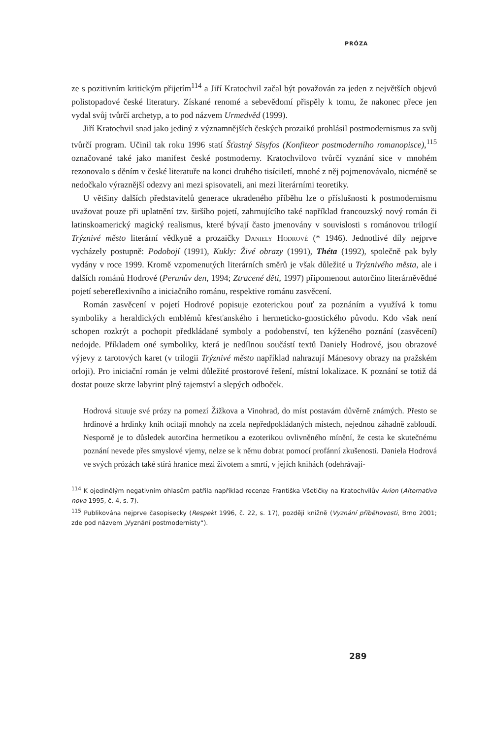PRÓZA
ze s pozitivním kritickým přijetím<sup>114</sup> a Jiří Kratochvil začal být považován za jeden z největších objevů polistopadové české literatury. Získané renomé a sebevědomí přispěly k tomu, že nakonec přece jen vydal svůj tvůrčí archetyp, a to pod názvem Urmedvěd (1999).
Jiří Kratochvil snad jako jediný z významnějších českých prozaiků prohlásil postmodernismus za svůj tvůrčí program. Učinil tak roku 1996 statí Šťastný Sisyfos (Konfiteor postmoderního romanopisce),<sup>115</sup> označované také jako manifest české postmoderny. Kratochvilovo tvůrčí vyznání sice v mnohém rezonovalo s děním v české literatuře na konci druhého tisíciletí, mnohé z něj pojmenovávalo, nicméně se nedočkalo výraznější odezvy ani mezi spisovateli, ani mezi literárními teoretiky.
U většiny dalších představitelů generace ukradeného příběhu lze o příslušnosti k postmodernismu uvažovat pouze při uplatnění tzv. širšího pojetí, zahrnujícího také například francouzský nový román či latinskoamerický magický realismus, které bývají často jmenovány v souvislosti s románovou trilogií Trýznivé město literární vědkyně a prozaičky Daniely Hodrové (* 1946). Jednotlivé díly nejprve vycházely postupně: Podobojí (1991), Kukly: Živé obrazy (1991), Théta (1992), společně pak byly vydány v roce 1999. Kromě vzpomenutých literárních směrů je však důležité u Trýznivého města, ale i dalších románů Hodrové (Perunův den, 1994; Ztracené děti, 1997) připomenout autorčino literárněvědné pojetí sebereflexivního a iniciačního románu, respektive románu zasvěcení.
Román zasvěcení v pojetí Hodrové popisuje ezoterickou pouť za poznáním a využívá k tomu symboliky a heraldických emblémů křesťanského i hermeticko-gnostického původu. Kdo však není schopen rozkrýt a pochopit předkládané symboly a podobenství, ten kýženého poznání (zasvěcení) nedojde. Příkladem oné symboliky, která je nedílnou součástí textů Daniely Hodrové, jsou obrazové výjevy z tarotových karet (v trilogii Trýznivé město například nahrazují Mánesovy obrazy na pražském orloji). Pro iniciační román je velmi důležité prostorové řešení, místní lokalizace. K poznání se totiž dá dostat pouze skrze labyrint plný tajemství a slepých odboček.
Hodrová situuje své prózy na pomezí Žižkova a Vinohrad, do míst postavám důvěrně známých. Přesto se hrdinové a hrdinky knih ocitají mnohdy na zcela nepředpokládaných místech, nejednou záhadně zabloudí. Nesporně je to důsledek autorčina hermetikou a ezoterikou ovlivněného mínění, že cesta ke skutečnému poznání nevede přes smyslové vjemy, nelze se k němu dobrat pomocí profánní zkušenosti. Daniela Hodrová ve svých prózách také stírá hranice mezi životem a smrtí, v jejích knihách (odehrávají-
<sup>114</sup> K ojedinělým negativním ohlasům patřila například recenze Františka Všetičky na Kratochvilův Avion (Alternativa nova 1995, č. 4, s. 7).
<sup>115</sup> Publikována nejprve časopisecky (Respekt 1996, č. 22, s. 17), později knižně (Vyznání příběhovosti, Brno 2001; zde pod názvem „Vyznání postmodernisty“).
289